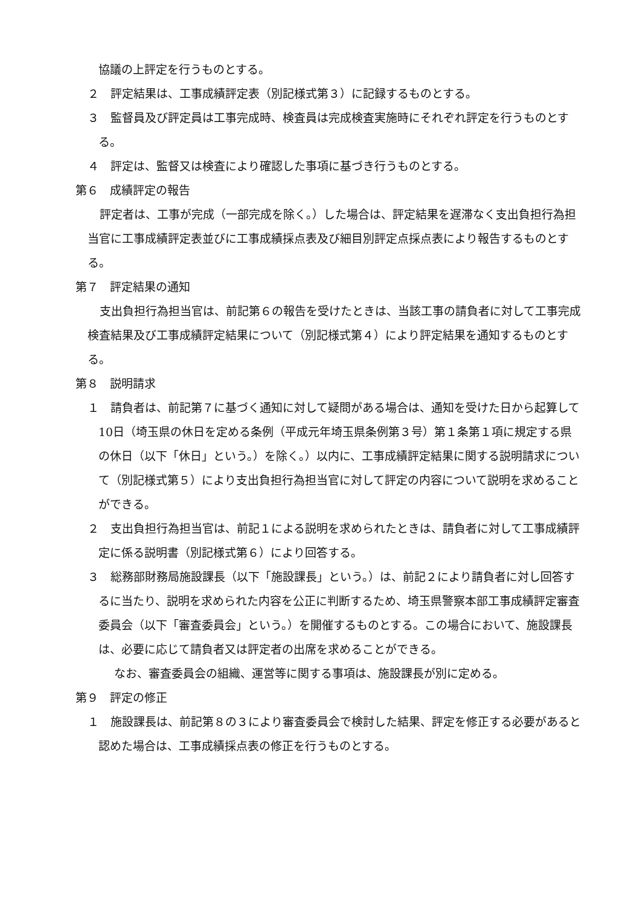協議の上評定を行うものとする。
２　評定結果は、工事成績評定表（別記様式第３）に記録するものとする。
３　監督員及び評定員は工事完成時、検査員は完成検査実施時にそれぞれ評定を行うものとする。
４　評定は、監督又は検査により確認した事項に基づき行うものとする。
第６　成績評定の報告
評定者は、工事が完成（一部完成を除く。）した場合は、評定結果を遅滞なく支出負担行為担当官に工事成績評定表並びに工事成績採点表及び細目別評定点採点表により報告するものとする。
第７　評定結果の通知
支出負担行為担当官は、前記第６の報告を受けたときは、当該工事の請負者に対して工事完成検査結果及び工事成績評定結果について（別記様式第４）により評定結果を通知するものとする。
第８　説明請求
１　請負者は、前記第７に基づく通知に対して疑問がある場合は、通知を受けた日から起算して10日（埼玉県の休日を定める条例（平成元年埼玉県条例第３号）第１条第１項に規定する県の休日（以下「休日」という。）を除く。）以内に、工事成績評定結果に関する説明請求について（別記様式第５）により支出負担行為担当官に対して評定の内容について説明を求めることができる。
２　支出負担行為担当官は、前記１による説明を求められたときは、請負者に対して工事成績評定に係る説明書（別記様式第６）により回答する。
３　総務部財務局施設課長（以下「施設課長」という。）は、前記２により請負者に対し回答するに当たり、説明を求められた内容を公正に判断するため、埼玉県警察本部工事成績評定審査委員会（以下「審査委員会」という。）を開催するものとする。この場合において、施設課長は、必要に応じて請負者又は評定者の出席を求めることができる。
なお、審査委員会の組織、運営等に関する事項は、施設課長が別に定める。
第９　評定の修正
１　施設課長は、前記第８の３により審査委員会で検討した結果、評定を修正する必要があると認めた場合は、工事成績採点表の修正を行うものとする。